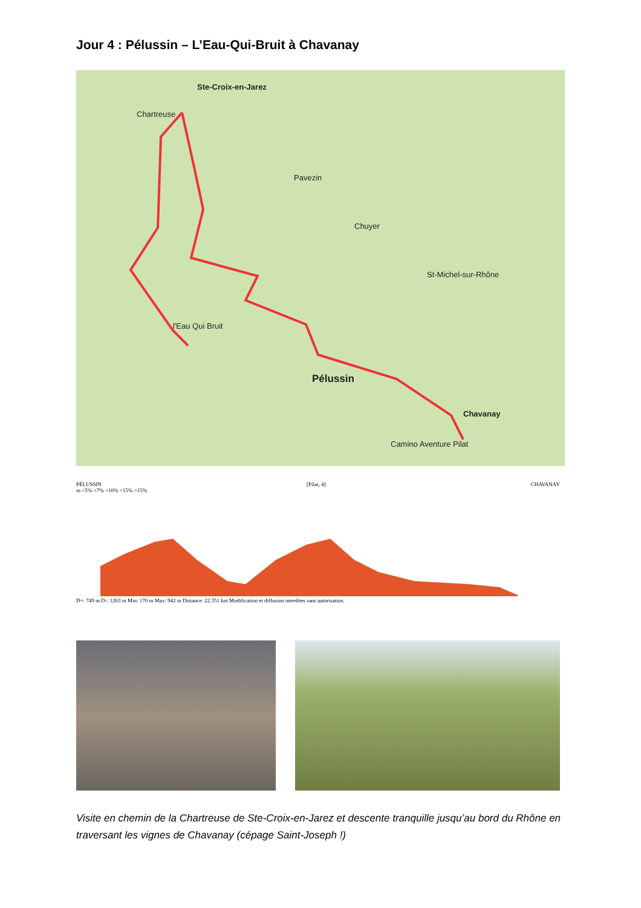Jour 4 : Pélussin – L’Eau-Qui-Bruit à Chavanay
Ste-Croix-en-Jarez
Chartreuse
Pavezin
Chuyer
St-Michel-sur-Rhône
Pélussin
l'Eau Qui Bruit
Chavanay
Camino Aventure Pilat
PÉLUSSIN [Pilat, 4] CHAVANAY
m <5% <7% <10% <15% >15%
D+: 749 m D-: 1263 m Min: 170 m Max: 942 m Distance: 22.351 km Modification et diffusion interdites sans autorisation.
Visite en chemin de la Chartreuse de Ste-Croix-en-Jarez et descente tranquille jusqu’au bord du Rhône en traversant les vignes de Chavanay (cépage Saint-Joseph !)